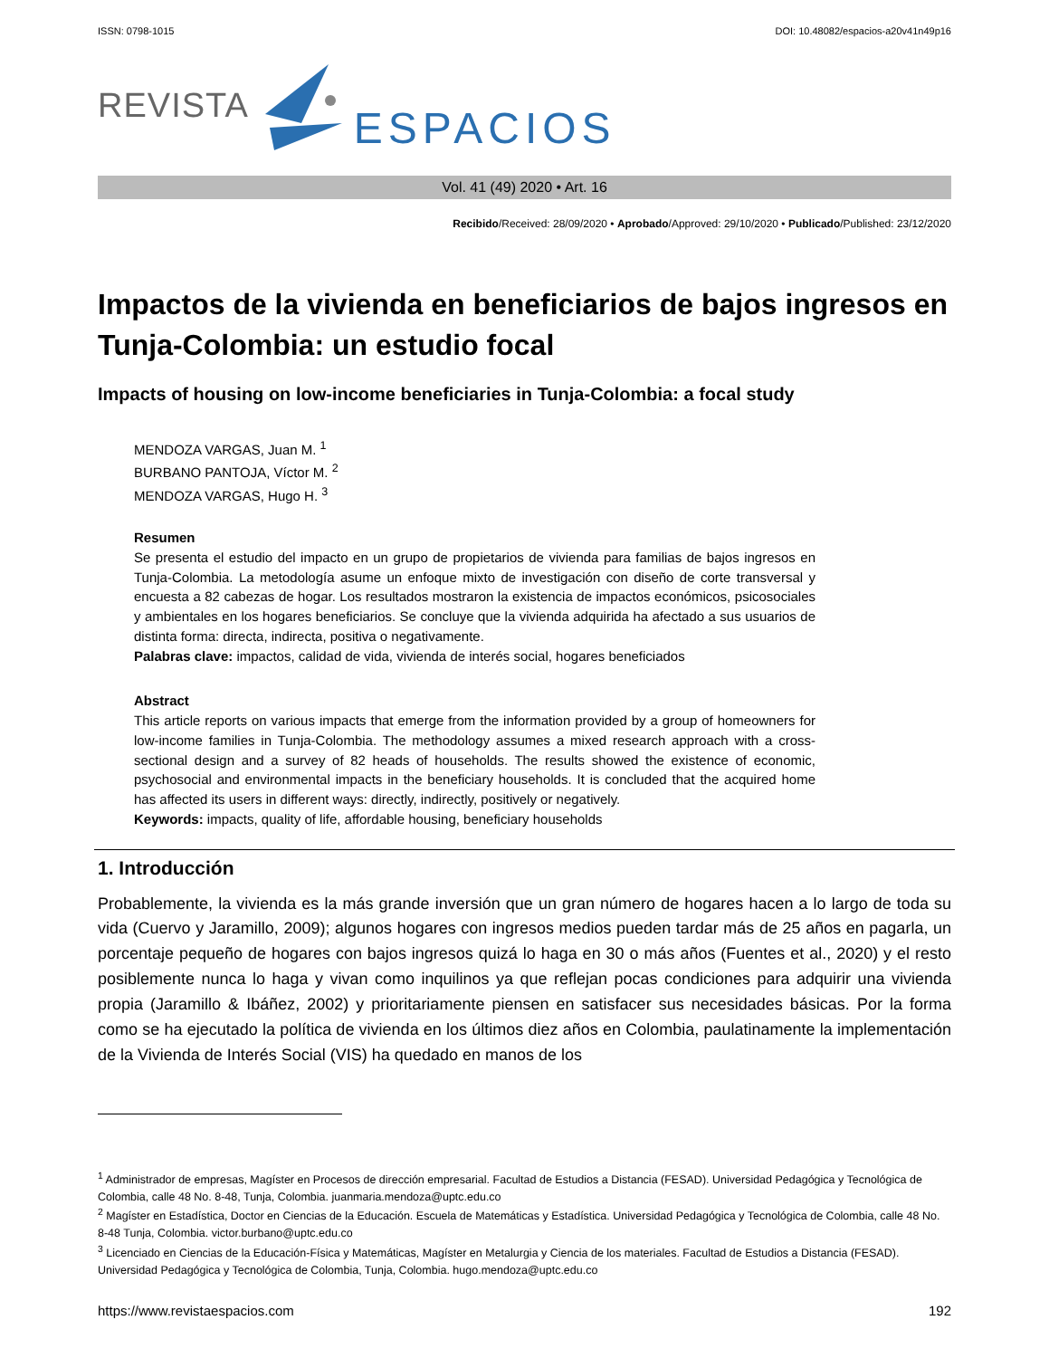ISSN: 0798-1015 DOI: 10.48082/espacios-a20v41n49p16
REVISTA ESPACIOS
Vol. 41 (49) 2020 • Art. 16
Recibido/Received: 28/09/2020 • Aprobado/Approved: 29/10/2020 • Publicado/Published: 23/12/2020
Impactos de la vivienda en beneficiarios de bajos ingresos en Tunja-Colombia: un estudio focal
Impacts of housing on low-income beneficiaries in Tunja-Colombia: a focal study
MENDOZA VARGAS, Juan M. <sup>1</sup>
BURBANO PANTOJA, Víctor M. <sup>2</sup>
MENDOZA VARGAS, Hugo H. <sup>3</sup>
Resumen
Se presenta el estudio del impacto en un grupo de propietarios de vivienda para familias de bajos ingresos en Tunja-Colombia. La metodología asume un enfoque mixto de investigación con diseño de corte transversal y encuesta a 82 cabezas de hogar. Los resultados mostraron la existencia de impactos económicos, psicosociales y ambientales en los hogares beneficiarios. Se concluye que la vivienda adquirida ha afectado a sus usuarios de distinta forma: directa, indirecta, positiva o negativamente.
Palabras clave: impactos, calidad de vida, vivienda de interés social, hogares beneficiados
Abstract
This article reports on various impacts that emerge from the information provided by a group of homeowners for low-income families in Tunja-Colombia. The methodology assumes a mixed research approach with a cross-sectional design and a survey of 82 heads of households. The results showed the existence of economic, psychosocial and environmental impacts in the beneficiary households. It is concluded that the acquired home has affected its users in different ways: directly, indirectly, positively or negatively.
Keywords: impacts, quality of life, affordable housing, beneficiary households
1. Introducción
Probablemente, la vivienda es la más grande inversión que un gran número de hogares hacen a lo largo de toda su vida (Cuervo y Jaramillo, 2009); algunos hogares con ingresos medios pueden tardar más de 25 años en pagarla, un porcentaje pequeño de hogares con bajos ingresos quizá lo haga en 30 o más años (Fuentes et al., 2020) y el resto posiblemente nunca lo haga y vivan como inquilinos ya que reflejan pocas condiciones para adquirir una vivienda propia (Jaramillo & Ibáñez, 2002) y prioritariamente piensen en satisfacer sus necesidades básicas. Por la forma como se ha ejecutado la política de vivienda en los últimos diez años en Colombia, paulatinamente la implementación de la Vivienda de Interés Social (VIS) ha quedado en manos de los
<sup>1</sup> Administrador de empresas, Magíster en Procesos de dirección empresarial. Facultad de Estudios a Distancia (FESAD). Universidad Pedagógica y Tecnológica de Colombia, calle 48 No. 8-48, Tunja, Colombia. juanmaria.mendoza@uptc.edu.co
<sup>2</sup> Magíster en Estadística, Doctor en Ciencias de la Educación. Escuela de Matemáticas y Estadística. Universidad Pedagógica y Tecnológica de Colombia, calle 48 No. 8-48 Tunja, Colombia. victor.burbano@uptc.edu.co
<sup>3</sup> Licenciado en Ciencias de la Educación-Física y Matemáticas, Magíster en Metalurgia y Ciencia de los materiales. Facultad de Estudios a Distancia (FESAD). Universidad Pedagógica y Tecnológica de Colombia, Tunja, Colombia. hugo.mendoza@uptc.edu.co
https://www.revistaespacios.com 192